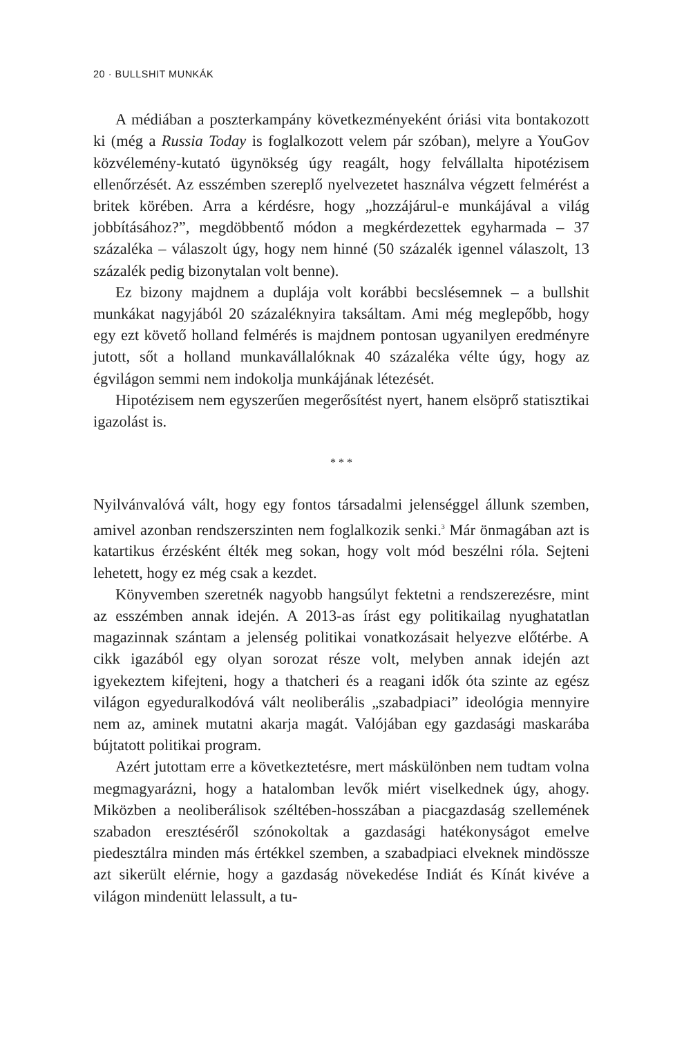20 · BULLSHIT MUNKÁK
A médiában a poszterkampány következményeként óriási vita bontakozott ki (még a Russia Today is foglalkozott velem pár szóban), melyre a YouGov közvélemény-kutató ügynökség úgy reagált, hogy felvállalta hipotézisem ellenőrzését. Az esszémben szereplő nyelvezetet használva végzett felmérést a britek körében. Arra a kérdésre, hogy „hozzájárul-e munkájával a világ jobbításához?”, megdöbbentő módon a megkérdezettek egyharmada – 37 százaléka – válaszolt úgy, hogy nem hinné (50 százalék igennel válaszolt, 13 százalék pedig bizonytalan volt benne).
Ez bizony majdnem a duplája volt korábbi becslésemnek – a bullshit munkákat nagyjából 20 százaléknyira taksáltam. Ami még meglepőbb, hogy egy ezt követő holland felmérés is majdnem pontosan ugyanilyen eredményre jutott, sőt a holland munkavállalóknak 40 százaléka vélte úgy, hogy az égvilágon semmi nem indokolja munkájának létezését.
Hipotézisem nem egyszerűen megerősítést nyert, hanem elsöprő statisztikai igazolást is.
* * *
Nyilvánvalóvá vált, hogy egy fontos társadalmi jelenséggel állunk szemben, amivel azonban rendszerszinten nem foglalkozik senki.<sup>3</sup> Már önmagában azt is katartikus érzésként élték meg sokan, hogy volt mód beszélni róla. Sejteni lehetett, hogy ez még csak a kezdet.
Könyvemben szeretnék nagyobb hangsúlyt fektetni a rendszerezésre, mint az esszémben annak idején. A 2013-as írást egy politikailag nyughatatlan magazinnak szántam a jelenség politikai vonatkozásait helyezve előtérbe. A cikk igazából egy olyan sorozat része volt, melyben annak idején azt igyekeztem kifejteni, hogy a thatcheri és a reagani idők óta szinte az egész világon egyeduralkodóvá vált neoliberális „szabadpiaci” ideológia mennyire nem az, aminek mutatni akarja magát. Valójában egy gazdasági maskarába bújtatott politikai program.
Azért jutottam erre a következtetésre, mert máskülönben nem tudtam volna megmagyarázni, hogy a hatalomban levők miért viselkednek úgy, ahogy. Miközben a neoliberálisok széltében-hosszában a piacgazdaság szellemének szabadon eresztéséről szónokoltak a gazdasági hatékonyságot emelve piedesztálra minden más értékkel szemben, a szabadpiaci elveknek mindössze azt sikerült elérnie, hogy a gazdaság növekedése Indiát és Kínát kivéve a világon mindenütt lelassult, a tu-